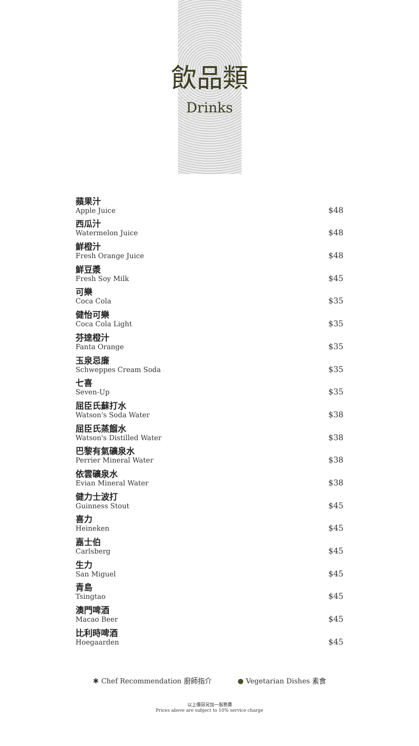飲品類
Drinks
蘋果汁
Apple Juice
$48
西瓜汁
Watermelon Juice
$48
鮮橙汁
Fresh Orange Juice
$48
鮮豆漿
Fresh Soy Milk
$45
可樂
Coca Cola
$35
健怡可樂
Coca Cola Light
$35
芬達橙汁
Fanta Orange
$35
玉泉忌廉
Schweppes Cream Soda
$35
七喜
Seven-Up
$35
屈臣氏蘇打水
Watson's Soda Water
$38
屈臣氏蒸餾水
Watson's Distilled Water
$38
巴黎有氣礦泉水
Perrier Mineral Water
$38
依雲礦泉水
Evian Mineral Water
$38
健力士波打
Guinness Stout
$45
喜力
Heineken
$45
嘉士伯
Carlsberg
$45
生力
San Miguel
$45
青島
Tsingtao
$45
澳門啤酒
Macao Beer
$45
比利時啤酒
Hoegaarden
$45
✱ Chef Recommendation 廚師指介 ● Vegetarian Dishes 素食
以上價目另加一服務費
Prices above are subject to 10% service charge